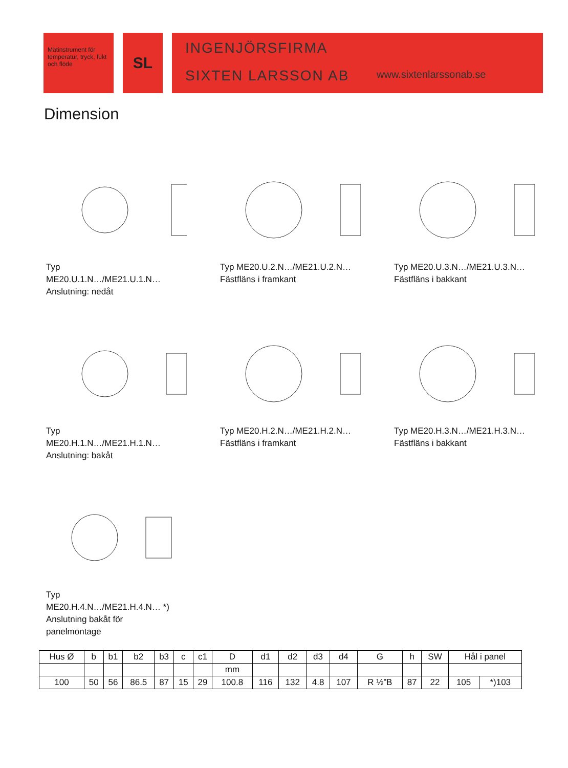Mätinstrument för temperatur, tryck, fukt och flöde
SL
INGENJÖRSFIRMA
SIXTEN LARSSON AB
www.sixtenlarssonab.se
Dimension
Typ
ME20.U.1.N…/ME21.U.1.N…
Anslutning: nedåt
Typ ME20.U.2.N…/ME21.U.2.N…
Fästfläns i framkant
Typ ME20.U.3.N…/ME21.U.3.N…
Fästfläns i bakkant
Typ
ME20.H.1.N…/ME21.H.1.N…
Anslutning: bakåt
Typ ME20.H.2.N…/ME21.H.2.N…
Fästfläns i framkant
Typ ME20.H.3.N…/ME21.H.3.N…
Fästfläns i bakkant
Typ
ME20.H.4.N…/ME21.H.4.N… *)
Anslutning bakåt för
panelmontage
| Hus Ø | b | b1 | b2 | b3 | c | c1 | D | d1 | d2 | d3 | d4 | G | h | SW | Hål i panel | |
| --- | --- | --- | --- | --- | --- | --- | --- | --- | --- | --- | --- | --- | --- | --- | --- | --- |
| | | | | | | | mm | | | | | | | | | |
| 100 | 50 | 56 | 86.5 | 87 | 15 | 29 | 100.8 | 116 | 132 | 4.8 | 107 | R ½”B | 87 | 22 | 105 | *)103 |